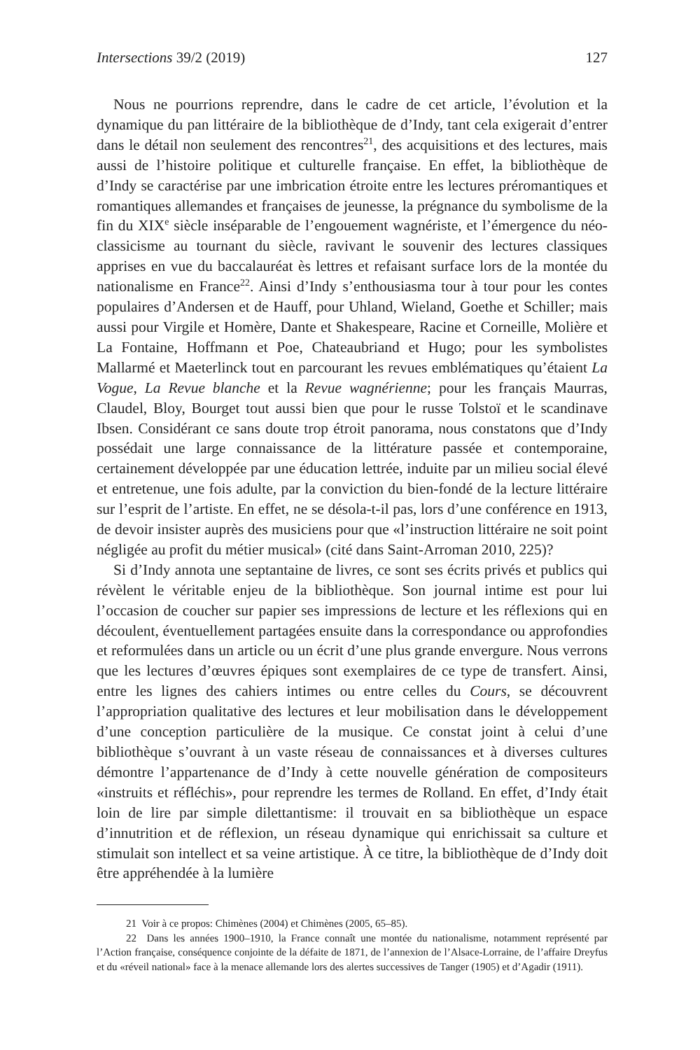Intersections 39/2 (2019) 127
Nous ne pourrions reprendre, dans le cadre de cet article, l’évolution et la dynamique du pan littéraire de la bibliothèque de d’Indy, tant cela exigerait d’entrer dans le détail non seulement des rencontres<sup>21</sup>, des acquisitions et des lectures, mais aussi de l’histoire politique et culturelle française. En effet, la bibliothèque de d’Indy se caractérise par une imbrication étroite entre les lectures préromantiques et romantiques allemandes et françaises de jeunesse, la prégnance du symbolisme de la fin du XIX<sup>e</sup> siècle inséparable de l’engouement wagnériste, et l’émergence du néo-classicisme au tournant du siècle, ravivant le souvenir des lectures classiques apprises en vue du baccalauréat ès lettres et refaisant surface lors de la montée du nationalisme en France<sup>22</sup>. Ainsi d’Indy s’enthousiasma tour à tour pour les contes populaires d’Andersen et de Hauff, pour Uhland, Wieland, Goethe et Schiller; mais aussi pour Virgile et Homère, Dante et Shakespeare, Racine et Corneille, Molière et La Fontaine, Hoffmann et Poe, Chateaubriand et Hugo; pour les symbolistes Mallarmé et Maeterlinck tout en parcourant les revues emblématiques qu’étaient La Vogue, La Revue blanche et la Revue wagnérienne; pour les français Maurras, Claudel, Bloy, Bourget tout aussi bien que pour le russe Tolstoï et le scandinave Ibsen. Considérant ce sans doute trop étroit panorama, nous constatons que d’Indy possédait une large connaissance de la littérature passée et contemporaine, certainement développée par une éducation lettrée, induite par un milieu social élevé et entretenue, une fois adulte, par la conviction du bien-fondé de la lecture littéraire sur l’esprit de l’artiste. En effet, ne se désola-t-il pas, lors d’une conférence en 1913, de devoir insister auprès des musiciens pour que «l’instruction littéraire ne soit point négligée au profit du métier musical» (cité dans Saint-Arroman 2010, 225)?
Si d’Indy annota une septantaine de livres, ce sont ses écrits privés et publics qui révèlent le véritable enjeu de la bibliothèque. Son journal intime est pour lui l’occasion de coucher sur papier ses impressions de lecture et les réflexions qui en découlent, éventuellement partagées ensuite dans la correspondance ou approfondies et reformulées dans un article ou un écrit d’une plus grande envergure. Nous verrons que les lectures d’œuvres épiques sont exemplaires de ce type de transfert. Ainsi, entre les lignes des cahiers intimes ou entre celles du Cours, se découvrent l’appropriation qualitative des lectures et leur mobilisation dans le développement d’une conception particulière de la musique. Ce constat joint à celui d’une bibliothèque s’ouvrant à un vaste réseau de connaissances et à diverses cultures démontre l’appartenance de d’Indy à cette nouvelle génération de compositeurs «instruits et réfléchis», pour reprendre les termes de Rolland. En effet, d’Indy était loin de lire par simple dilettantisme: il trouvait en sa bibliothèque un espace d’innutrition et de réflexion, un réseau dynamique qui enrichissait sa culture et stimulait son intellect et sa veine artistique. À ce titre, la bibliothèque de d’Indy doit être appréhendée à la lumière
21 Voir à ce propos: Chimènes (2004) et Chimènes (2005, 65–85).
22 Dans les années 1900–1910, la France connaît une montée du nationalisme, notamment représenté par l’Action française, conséquence conjointe de la défaite de 1871, de l’annexion de l’Alsace-Lorraine, de l’affaire Dreyfus et du «réveil national» face à la menace allemande lors des alertes successives de Tanger (1905) et d’Agadir (1911).